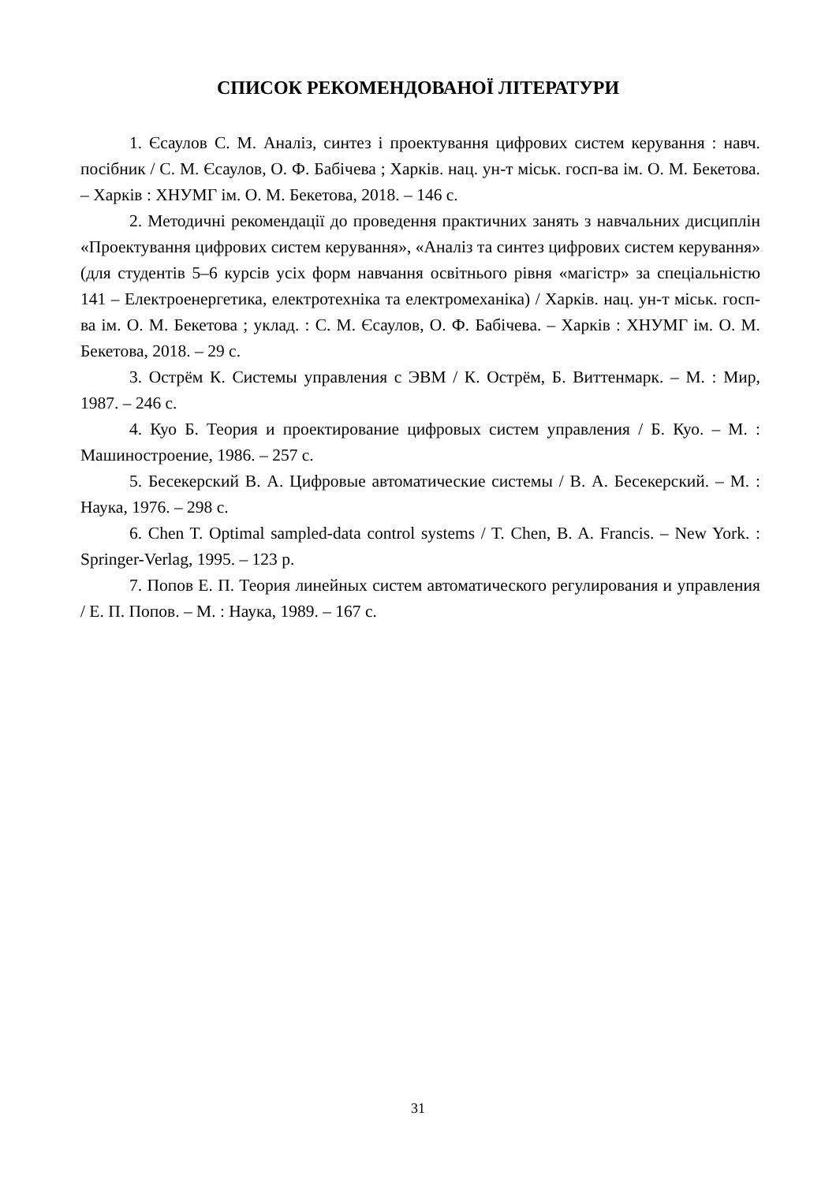СПИСОК РЕКОМЕНДОВАНОЇ ЛІТЕРАТУРИ
1. Єсаулов С. М. Аналіз, синтез і проектування цифрових систем керування : навч. посібник / С. М. Єсаулов, О. Ф. Бабічева ; Харків. нац. ун-т міськ. госп-ва ім. О. М. Бекетова. – Харків : ХНУМГ ім. О. М. Бекетова, 2018. – 146 с.
2. Методичні рекомендації до проведення практичних занять з навчальних дисциплін «Проектування цифрових систем керування», «Аналіз та синтез цифрових систем керування» (для студентів 5–6 курсів усіх форм навчання освітнього рівня «магістр» за спеціальністю 141 – Електроенергетика, електротехніка та електромеханіка) / Харків. нац. ун-т міськ. госп-ва ім. О. М. Бекетова ; уклад. : С. М. Єсаулов, О. Ф. Бабічева. – Харків : ХНУМГ ім. О. М. Бекетова, 2018. – 29 с.
3. Острём К. Системы управления с ЭВМ / К. Острём, Б. Виттенмарк. – М. : Мир, 1987. – 246 с.
4. Куо Б. Теория и проектирование цифровых систем управления / Б. Куо. – М. : Машиностроение, 1986. – 257 с.
5. Бесекерский В. А. Цифровые автоматические системы / В. А. Бесекерский. – М. : Наука, 1976. – 298 с.
6. Chen T. Optimal sampled-data control systems / T. Chen, B. A. Francis. – New York. : Springer-Verlag, 1995. – 123 p.
7. Попов Е. П. Теория линейных систем автоматического регулирования и управления / Е. П. Попов. – М. : Наука, 1989. – 167 с.
31